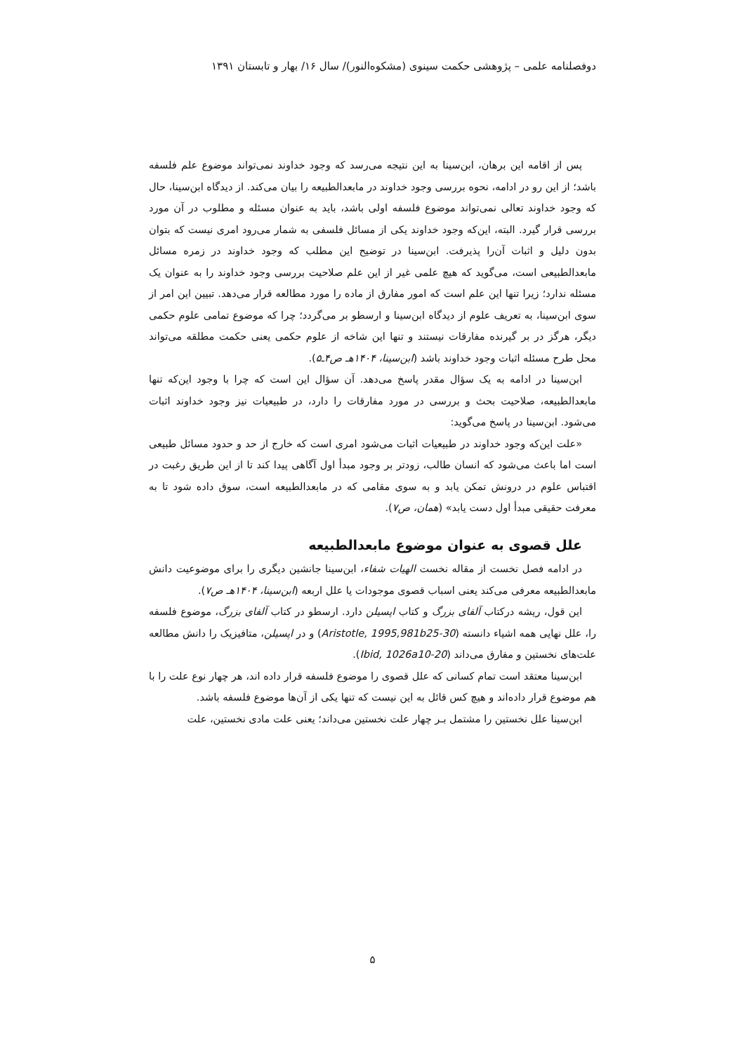دوفصلنامه علمی – پژوهشی حکمت سینوی (مشکوه‌النور)/ سال ۱۶/ بهار و تابستان ۱۳۹۱
پس از اقامه این برهان، ابن‌سینا به این نتیجه می‌رسد که وجود خداوند نمی‌تواند موضوع علم فلسفه باشد؛ از این رو در ادامه، نحوه بررسی وجود خداوند در مابعدالطبیعه را بیان می‌کند. از دیدگاه ابن‌سینا، حال که وجود خداوند تعالی نمی‌تواند موضوع فلسفه اولی باشد، باید به عنوان مسئله و مطلوب در آن مورد بررسی قرار گیرد. البته، این‌که وجود خداوند یکی از مسائل فلسفی به شمار می‌رود امری نیست که بتوان بدون دلیل و اثبات آن‌را پذیرفت. ابن‌سینا در توضیح این مطلب که وجود خداوند در زمره مسائل مابعدالطبیعی است، می‌گوید که هیچ علمی غیر از این علم صلاحیت بررسی وجود خداوند را به عنوان یک مسئله ندارد؛ زیرا تنها این علم است که امور مفارق از ماده را مورد مطالعه قرار می‌دهد. تبیین این امر از سوی ابن‌سینا، به تعریف علوم از دیدگاه ابن‌سینا و ارسطو بر می‌گردد؛ چرا که موضوع تمامی علوم حکمی دیگر، هرگز در بر گیرنده مفارقات نیستند و تنها این شاخه از علوم حکمی یعنی حکمت مطلقه می‌تواند محل طرح مسئله اثبات وجود خداوند باشد (ابن‌سینا، ۱۴۰۴هـ ص۴ـ۵).
ابن‌سینا در ادامه به یک سؤال مقدر پاسخ می‌دهد. آن سؤال این است که چرا با وجود این‌که تنها مابعدالطبیعه، صلاحیت بحث و بررسی در مورد مفارقات را دارد، در طبیعیات نیز وجود خداوند اثبات می‌شود. ابن‌سینا در پاسخ می‌گوید:
«علت این‌که وجود خداوند در طبیعیات اثبات می‌شود امری است که خارج از حد و حدود مسائل طبیعی است اما باعث می‌شود که انسان طالب، زودتر بر وجود مبدأ اول آگاهی پیدا کند تا از این طریق رغبت در اقتباس علوم در درونش تمکن یابد و به سوی مقامی که در مابعدالطبیعه است، سوق داده شود تا به معرفت حقیقی مبدأ اول دست یابد» (همان، ص۷).
علل قصوی به عنوان موضوع مابعدالطبیعه
در ادامه فصل نخست از مقاله نخست الهیات شفاء، ابن‌سینا جانشین دیگری را برای موضوعیت دانش مابعدالطبیعه معرفی می‌کند یعنی اسباب قصوی موجودات یا علل اربعه (ابن‌سینا، ۱۴۰۴هـ ص۷).
این قول، ریشه درکتاب آلفای بزرگ و کتاب اپسیلن دارد. ارسطو در کتاب آلفای بزرگ، موضوع فلسفه را، علل نهایی همه اشیاء دانسته (Aristotle, 1995,981b25-30) و در اپسیلن، متافیزیک را دانش مطالعه علت‌های نخستین و مفارق می‌داند (Ibid, 1026a10-20).
ابن‌سینا معتقد است تمام کسانی که علل قصوی را موضوع فلسفه قرار داده اند، هر چهار نوع علت را با هم موضوع قرار داده‌اند و هیچ کس قائل به این نیست که تنها یکی از آن‌ها موضوع فلسفه باشد.
ابن‌سینا علل نخستین را مشتمل بـر چهار علت نخستین می‌داند؛ یعنی علت مادی نخستین، علت
۵